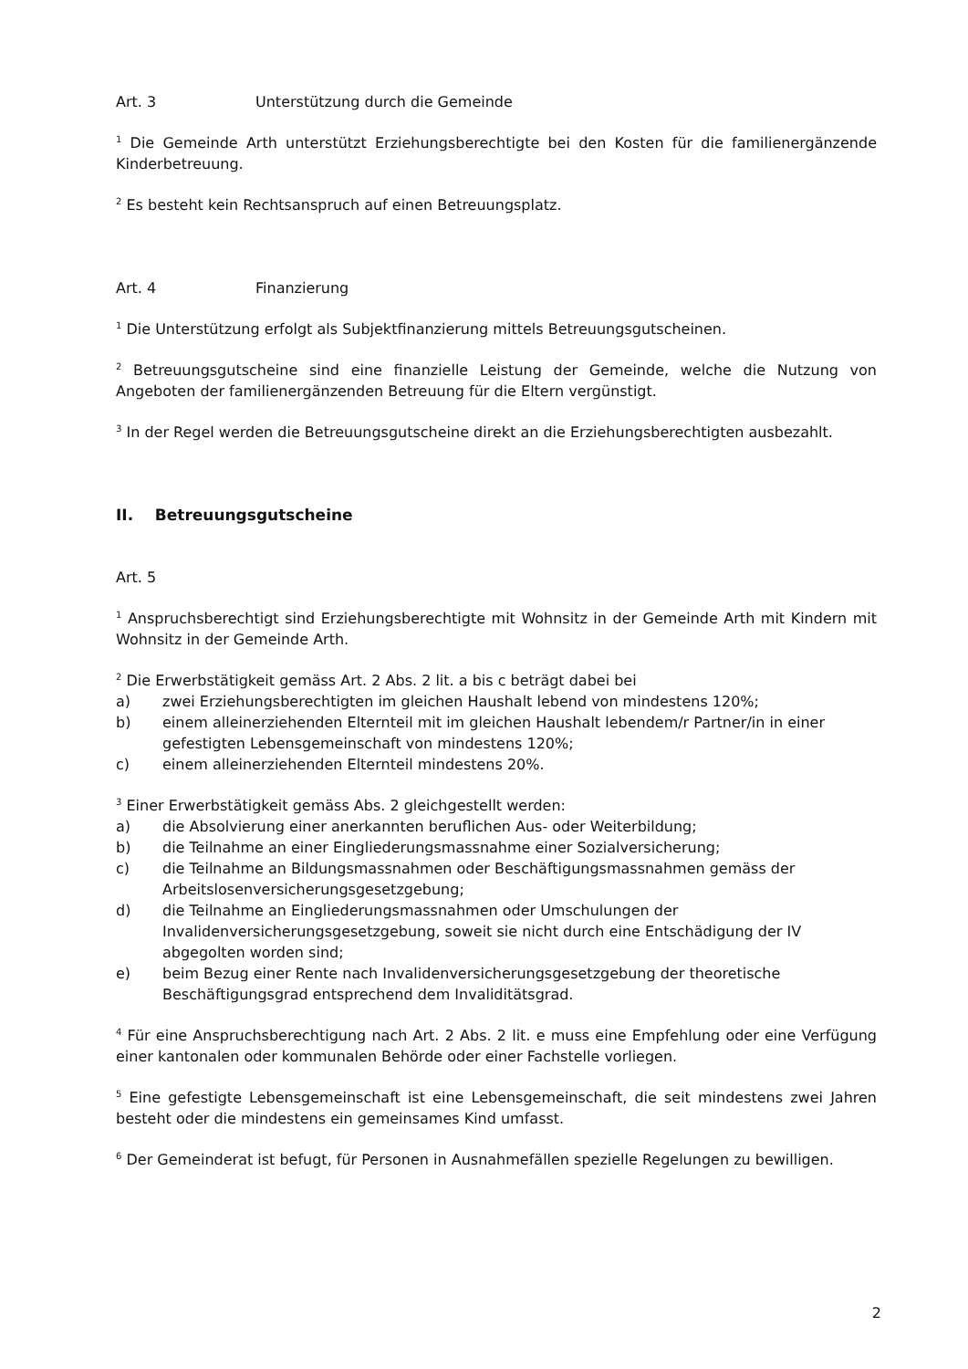Art. 3 Unterstützung durch die Gemeinde
<sup>1</sup> Die Gemeinde Arth unterstützt Erziehungsberechtigte bei den Kosten für die familienergänzende Kinderbetreuung.
<sup>2</sup> Es besteht kein Rechtsanspruch auf einen Betreuungsplatz.
Art. 4 Finanzierung
<sup>1</sup> Die Unterstützung erfolgt als Subjektfinanzierung mittels Betreuungsgutscheinen.
<sup>2</sup> Betreuungsgutscheine sind eine finanzielle Leistung der Gemeinde, welche die Nutzung von Angeboten der familienergänzenden Betreuung für die Eltern vergünstigt.
<sup>3</sup> In der Regel werden die Betreuungsgutscheine direkt an die Erziehungsberechtigten ausbezahlt.
II. Betreuungsgutscheine
Art. 5
<sup>1</sup> Anspruchsberechtigt sind Erziehungsberechtigte mit Wohnsitz in der Gemeinde Arth mit Kindern mit Wohnsitz in der Gemeinde Arth.
<sup>2</sup> Die Erwerbstätigkeit gemäss Art. 2 Abs. 2 lit. a bis c beträgt dabei bei
a) zwei Erziehungsberechtigten im gleichen Haushalt lebend von mindestens 120%;
b) einem alleinerziehenden Elternteil mit im gleichen Haushalt lebendem/r Partner/in in einer gefestigten Lebensgemeinschaft von mindestens 120%;
c) einem alleinerziehenden Elternteil mindestens 20%.
<sup>3</sup> Einer Erwerbstätigkeit gemäss Abs. 2 gleichgestellt werden:
a) die Absolvierung einer anerkannten beruflichen Aus- oder Weiterbildung;
b) die Teilnahme an einer Eingliederungsmassnahme einer Sozialversicherung;
c) die Teilnahme an Bildungsmassnahmen oder Beschäftigungsmassnahmen gemäss der Arbeitslosenversicherungsgesetzgebung;
d) die Teilnahme an Eingliederungsmassnahmen oder Umschulungen der Invalidenversicherungsgesetzgebung, soweit sie nicht durch eine Entschädigung der IV abgegolten worden sind;
e) beim Bezug einer Rente nach Invalidenversicherungsgesetzgebung der theoretische Beschäftigungsgrad entsprechend dem Invaliditätsgrad.
<sup>4</sup> Für eine Anspruchsberechtigung nach Art. 2 Abs. 2 lit. e muss eine Empfehlung oder eine Verfügung einer kantonalen oder kommunalen Behörde oder einer Fachstelle vorliegen.
<sup>5</sup> Eine gefestigte Lebensgemeinschaft ist eine Lebensgemeinschaft, die seit mindestens zwei Jahren besteht oder die mindestens ein gemeinsames Kind umfasst.
<sup>6</sup> Der Gemeinderat ist befugt, für Personen in Ausnahmefällen spezielle Regelungen zu bewilligen.
2